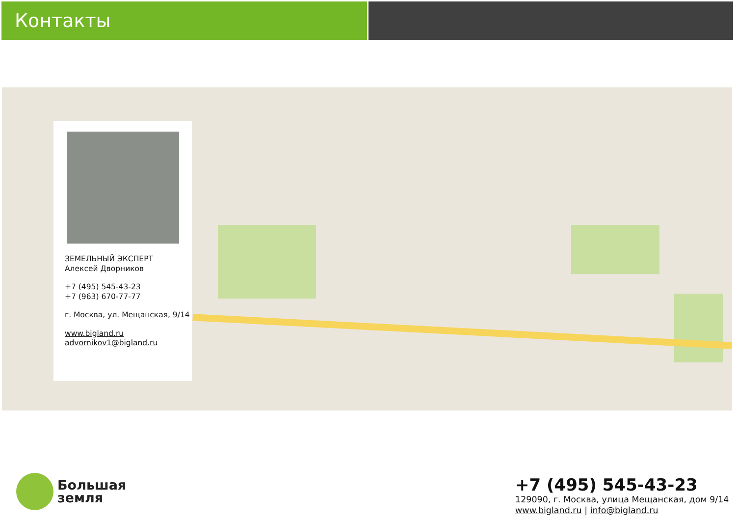Контакты
ЗЕМЕЛЬНЫЙ ЭКСПЕРТ
Алексей Дворников
+7 (495) 545-43-23
+7 (963) 670-77-77
г. Москва, ул. Мещанская, 9/14
www.bigland.ru
advornikov1@bigland.ru
Большая
земля
+7 (495) 545-43-23
129090, г. Москва, улица Мещанская, дом 9/14
www.bigland.ru | info@bigland.ru